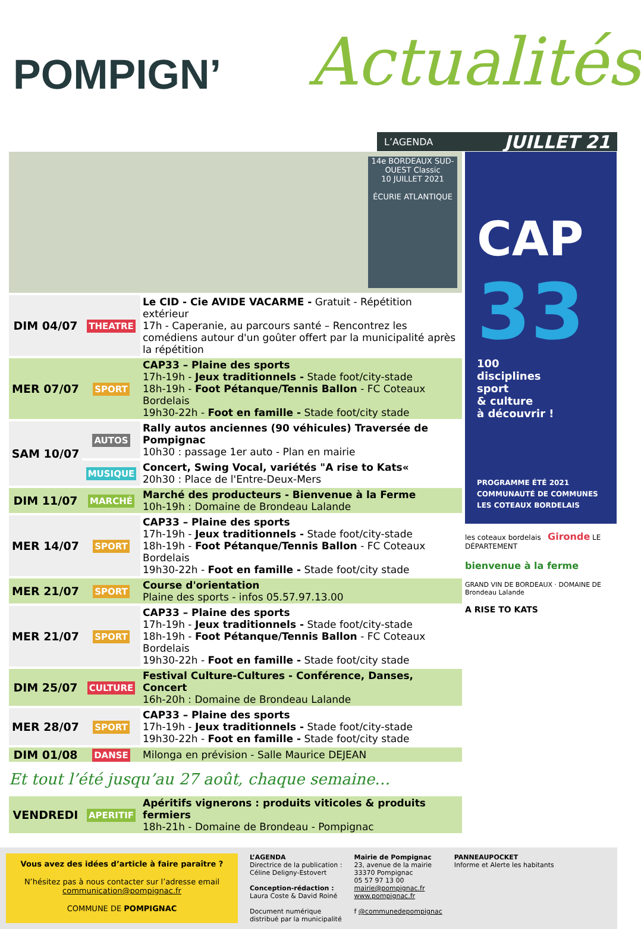POMPIGN’ Actualités
L’AGENDA JUILLET 21
14e BORDEAUX SUD-OUEST Classic
10 JUILLET 2021
ÉCURIE ATLANTIQUE
| DIM 04/07 | THEATRE | Le CID - Cie AVIDE VACARME - Gratuit - Répétition extérieur 17h - Caperanie, au parcours santé – Rencontrez les comédiens autour d'un goûter offert par la municipalité après la répétition |
| MER 07/07 | SPORT | CAP33 – Plaine des sports 17h-19h - Jeux traditionnels - Stade foot/city-stade 18h-19h - Foot Pétanque/Tennis Ballon - FC Coteaux Bordelais 19h30-22h - Foot en famille - Stade foot/city stade |
| SAM 10/07 | AUTOS | Rally autos anciennes (90 véhicules) Traversée de Pompignac 10h30 : passage 1er auto - Plan en mairie |
| | MUSIQUE | Concert, Swing Vocal, variétés "A rise to Kats« 20h30 : Place de l'Entre-Deux-Mers |
| DIM 11/07 | MARCHÉ | Marché des producteurs - Bienvenue à la Ferme 10h-19h : Domaine de Brondeau Lalande |
| MER 14/07 | SPORT | CAP33 – Plaine des sports 17h-19h - Jeux traditionnels - Stade foot/city-stade 18h-19h - Foot Pétanque/Tennis Ballon - FC Coteaux Bordelais 19h30-22h - Foot en famille - Stade foot/city stade |
| MER 21/07 | SPORT | Course d'orientation Plaine des sports - infos 05.57.97.13.00 |
| MER 21/07 | SPORT | CAP33 – Plaine des sports 17h-19h - Jeux traditionnels - Stade foot/city-stade 18h-19h - Foot Pétanque/Tennis Ballon - FC Coteaux Bordelais 19h30-22h - Foot en famille - Stade foot/city stade |
| DIM 25/07 | CULTURE | Festival Culture-Cultures - Conférence, Danses, Concert 16h-20h : Domaine de Brondeau Lalande |
| MER 28/07 | SPORT | CAP33 – Plaine des sports 17h-19h - Jeux traditionnels - Stade foot/city-stade 19h30-22h - Foot en famille - Stade foot/city stade |
| DIM 01/08 | DANSE | Milonga en prévision - Salle Maurice DEJEAN |
Et tout l’été jusqu’au 27 août, chaque semaine…
| VENDREDI | APERITIF | Apéritifs vignerons : produits viticoles & produits fermiers 18h-21h - Domaine de Brondeau - Pompignac |
CAP
33
100
disciplines
sport
& culture
à découvrir !
PROGRAMME ÉTÉ 2021
COMMUNAUTÉ DE COMMUNES
LES COTEAUX BORDELAIS
les coteaux bordelais Gironde LE DÉPARTEMENT
bienvenue à la ferme
GRAND VIN DE BORDEAUX · DOMAINE DE Brondeau Lalande
A RISE TO KATS
Vous avez des idées d’article à faire paraître ?
N’hésitez pas à nous contacter sur l’adresse email
communication@pompignac.fr
COMMUNE DE POMPIGNAC
L’AGENDA
Directrice de la publication :
Céline Deligny-Estovert
Conception-rédaction :
Laura Coste & David Roiné
Document numérique
distribué par la municipalité
Mairie de Pompignac
23, avenue de la mairie
33370 Pompignac
05 57 97 13 00
mairie@pompignac.fr
www.pompignac.fr
f @communedepompignac
PANNEAUPOCKET
Informe et Alerte les habitants